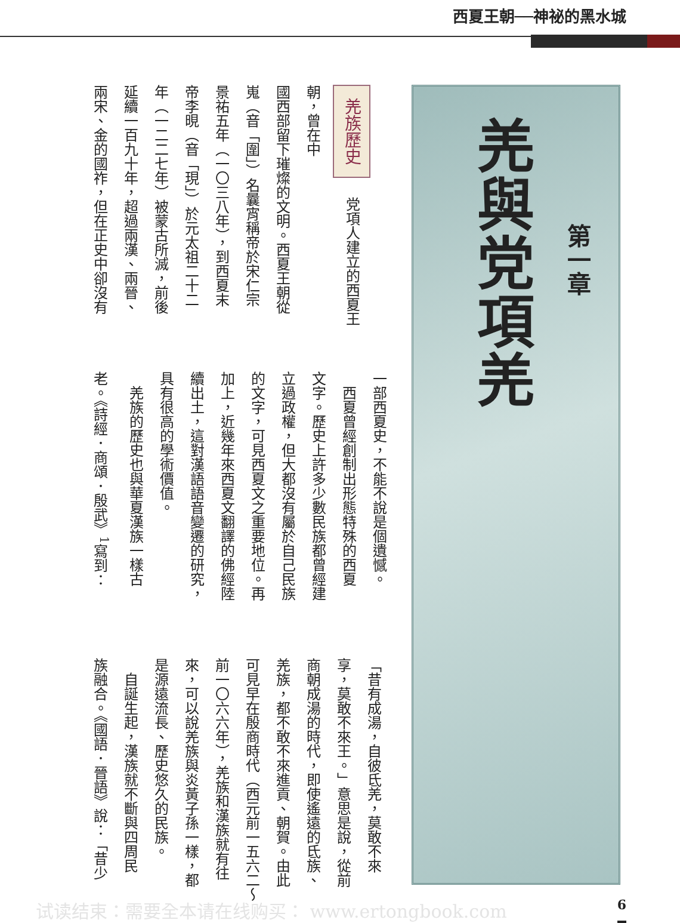西夏王朝──神祕的黑水城
第一章
羌與党項羌
羌族歷史 　党項人建立的西夏王朝，曾在中
國西部留下璀燦的文明。西夏王朝從
嵬（音「圍」）名曩宵稱帝於宋仁宗
景祐五年（一〇三八年），到西夏末
帝李晛（音「現」）於元太祖二十二
年（一二二七年）被蒙古所滅，前後
延續一百九十年，超過兩漢、兩晉、
兩宋、金的國祚，但在正史中卻沒有
一部西夏史，不能不說是個遺憾。
　西夏曾經創制出形態特殊的西夏
文字。歷史上許多少數民族都曾經建
立過政權，但大都沒有屬於自己民族
的文字，可見西夏文之重要地位。再
加上，近幾年來西夏文翻譯的佛經陸
續出土，這對漢語語音變遷的研究，
具有很高的學術價值。
　羌族的歷史也與華夏漢族一樣古
老。《詩經．商頌．殷武》<sup>1</sup>寫到：
「昔有成湯，自彼氐羌，莫敢不來
享，莫敢不來王。」意思是說，從前
商朝成湯的時代，即使遙遠的氐族、
羌族，都不敢不來進貢、朝賀。由此
可見早在殷商時代（西元前一五六二～
前一〇六六年），羌族和漢族就有往
來，可以說羌族與炎黃子孫一樣，都
是源遠流長、歷史悠久的民族。
　自誕生起，漢族就不斷與四周民
族融合。《國語．晉語》說：「昔少
试读结束：需要全本请在线购买： www.ertongbook.com 6